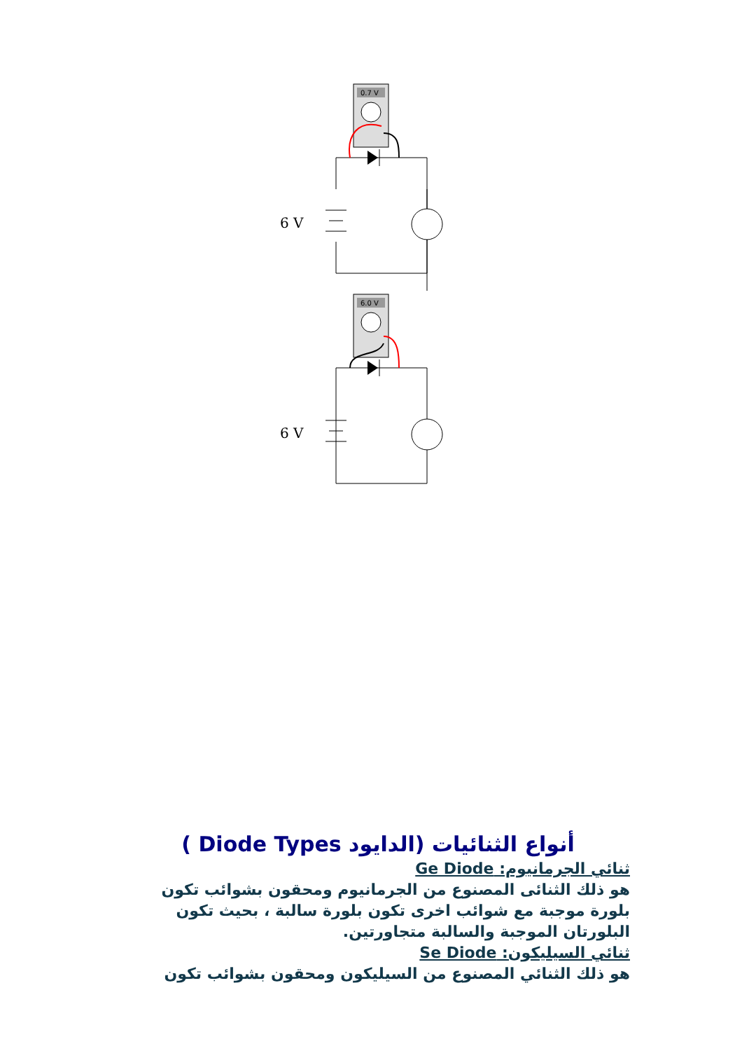0.7 V
6 V
6.0 V
6 V
أنواع الثنائيات (الدايود Diode Types )
ثنائي الجرمانيوم: Ge Diode
هو ذلك الثنائى المصنوع من الجرمانيوم ومحقون بشوائب تكون بلورة موجبة مع شوائب اخرى تكون بلورة سالبة ، بحيث تكون البلورتان الموجبة والسالبة متجاورتين.
ثنائي السيليكون: Se Diode
هو ذلك الثنائي المصنوع من السيليكون ومحقون بشوائب تكون